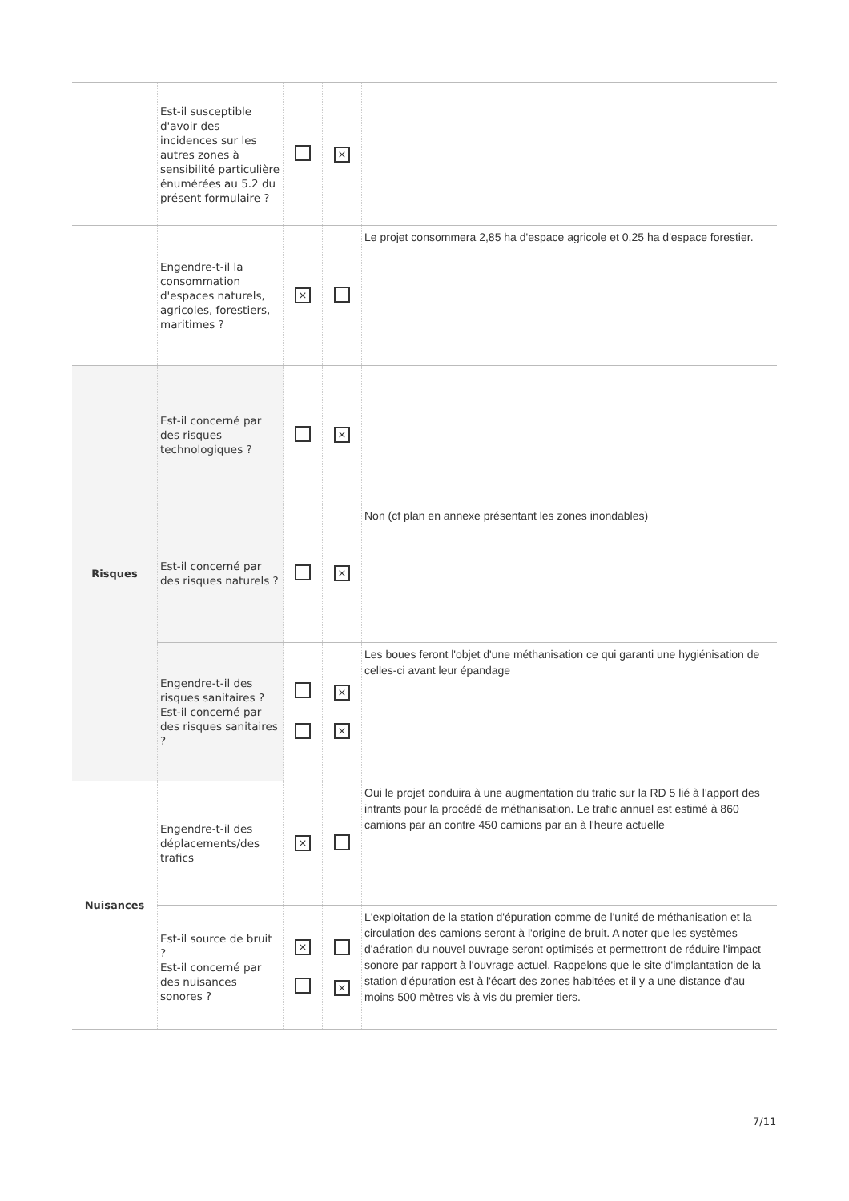| | Est-il susceptible d'avoir des incidences sur les autres zones à sensibilité particulière énumérées au 5.2 du présent formulaire ? | | × | |
| | Engendre-t-il la consommation d'espaces naturels, agricoles, forestiers, maritimes ? | × | | Le projet consommera 2,85 ha d'espace agricole et 0,25 ha d'espace forestier. |
| Risques | Est-il concerné par des risques technologiques ? | | × | |
| | Est-il concerné par des risques naturels ? | | × | Non (cf plan en annexe présentant les zones inondables) |
| | Engendre-t-il des risques sanitaires ? Est-il concerné par des risques sanitaires ? | | × × | Les boues feront l'objet d'une méthanisation ce qui garanti une hygiénisation de celles-ci avant leur épandage |
| Nuisances | Engendre-t-il des déplacements/des trafics | × | | Oui le projet conduira à une augmentation du trafic sur la RD 5 lié à l'apport des intrants pour la procédé de méthanisation. Le trafic annuel est estimé à 860 camions par an contre 450 camions par an à l'heure actuelle |
| | Est-il source de bruit ? Est-il concerné par des nuisances sonores ? | × | × | L'exploitation de la station d'épuration comme de l'unité de méthanisation et la circulation des camions seront à l'origine de bruit. A noter que les systèmes d'aération du nouvel ouvrage seront optimisés et permettront de réduire l'impact sonore par rapport à l'ouvrage actuel. Rappelons que le site d'implantation de la station d'épuration est à l'écart des zones habitées et il y a une distance d'au moins 500 mètres vis à vis du premier tiers. |
7/11